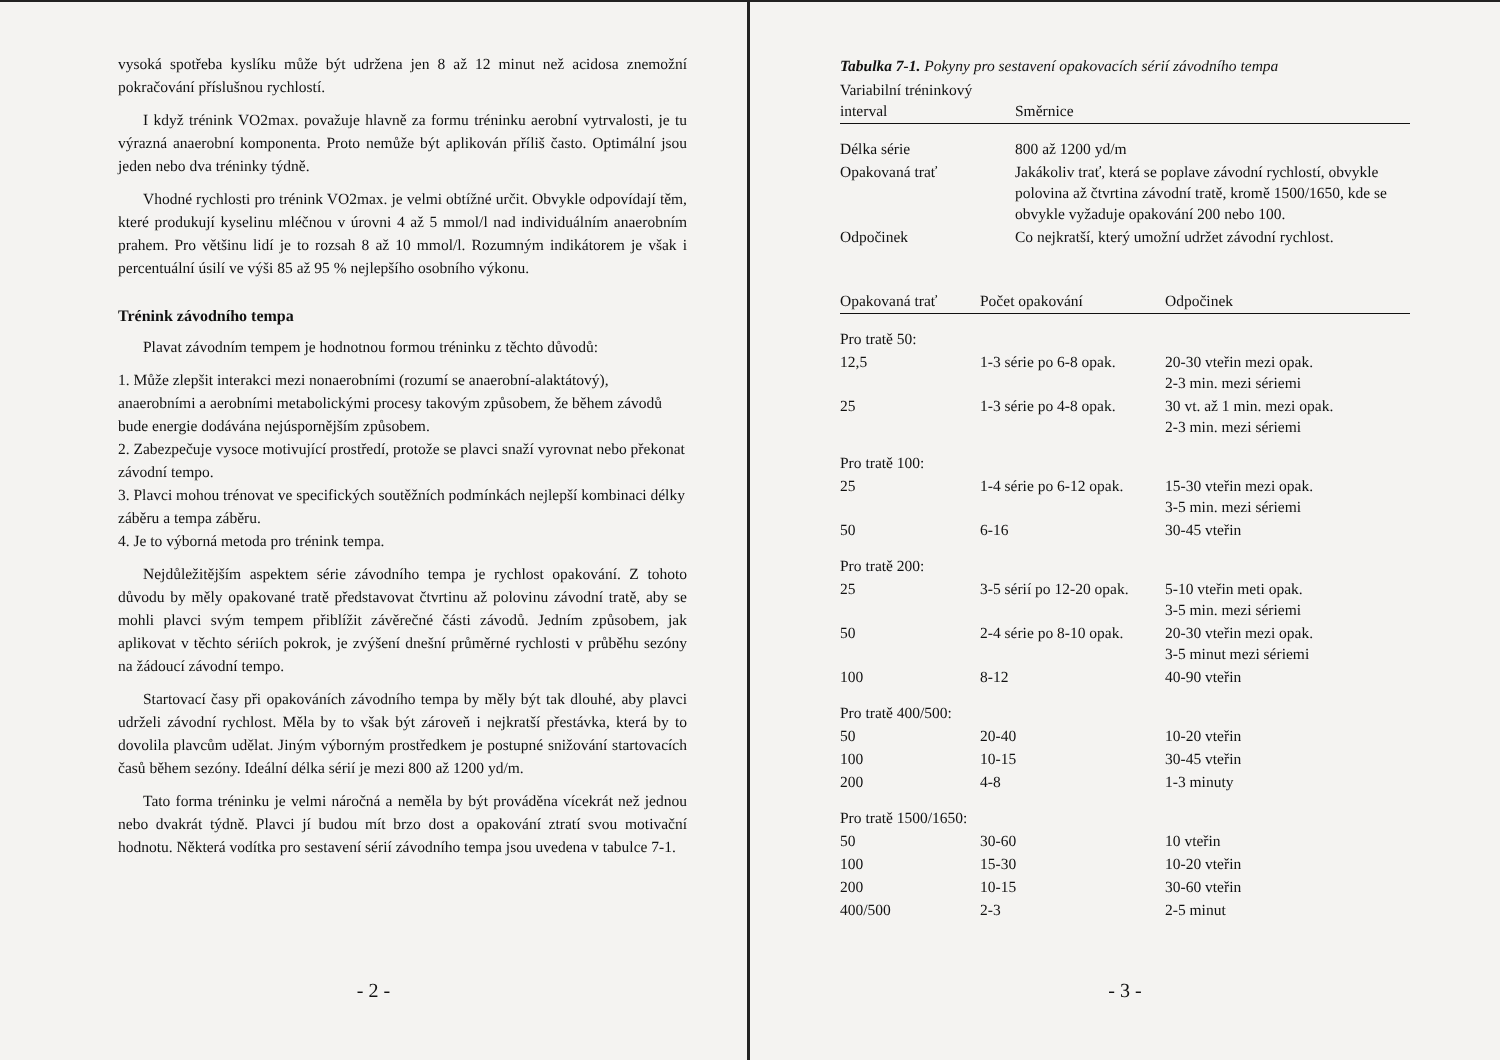vysoká spotřeba kyslíku může být udržena jen 8 až 12 minut než acidosa znemožní pokračování příslušnou rychlostí.
I když trénink VO2max. považuje hlavně za formu tréninku aerobní vytrvalosti, je tu výrazná anaerobní komponenta. Proto nemůže být aplikován příliš často. Optimální jsou jeden nebo dva tréninky týdně.
Vhodné rychlosti pro trénink VO2max. je velmi obtížné určit. Obvykle odpovídají těm, které produkují kyselinu mléčnou v úrovni 4 až 5 mmol/l nad individuálním anaerobním prahem. Pro většinu lidí je to rozsah 8 až 10 mmol/l. Rozumným indikátorem je však i percentuální úsilí ve výši 85 až 95 % nejlepšího osobního výkonu.
Trénink závodního tempa
Plavat závodním tempem je hodnotnou formou tréninku z těchto důvodů:
1. Může zlepšit interakci mezi nonaerobními (rozumí se anaerobní-alaktátový), anaerobními a aerobními metabolickými procesy takovým způsobem, že během závodů bude energie dodávána nejúspornějším způsobem.
2. Zabezpečuje vysoce motivující prostředí, protože se plavci snaží vyrovnat nebo překonat závodní tempo.
3. Plavci mohou trénovat ve specifických soutěžních podmínkách nejlepší kombinaci délky záběru a tempa záběru.
4. Je to výborná metoda pro trénink tempa.
Nejdůležitějším aspektem série závodního tempa je rychlost opakování. Z tohoto důvodu by měly opakované tratě představovat čtvrtinu až polovinu závodní tratě, aby se mohli plavci svým tempem přiblížit závěrečné části závodů. Jedním způsobem, jak aplikovat v těchto sériích pokrok, je zvýšení dnešní průměrné rychlosti v průběhu sezóny na žádoucí závodní tempo.
Startovací časy při opakováních závodního tempa by měly být tak dlouhé, aby plavci udrželi závodní rychlost. Měla by to však být zároveň i nejkratší přestávka, která by to dovolila plavcům udělat. Jiným výborným prostředkem je postupné snižování startovacích časů během sezóny. Ideální délka sérií je mezi 800 až 1200 yd/m.
Tato forma tréninku je velmi náročná a neměla by být prováděna vícekrát než jednou nebo dvakrát týdně. Plavci jí budou mít brzo dost a opakování ztratí svou motivační hodnotu. Některá vodítka pro sestavení sérií závodního tempa jsou uvedena v tabulce 7-1.
- 2 -
Tabulka 7-1. Pokyny pro sestavení opakovacích sérií závodního tempa
| Variabilní tréninkový interval | Směrnice |
| --- | --- |
| Délka série | 800 až 1200 yd/m |
| Opakovaná trať | Jakákoliv trať, která se poplave závodní rychlostí, obvykle polovina až čtvrtina závodní tratě, kromě 1500/1650, kde se obvykle vyžaduje opakování 200 nebo 100. |
| Odpočinek | Co nejkratší, který umožní udržet závodní rychlost. |
| Opakovaná trať | Počet opakování | Odpočinek |
| --- | --- | --- |
| Pro tratě 50: | | |
| 12,5 | 1-3 série po 6-8 opak. | 20-30 vteřin mezi opak. 2-3 min. mezi sériemi |
| 25 | 1-3 série po 4-8 opak. | 30 vt. až 1 min. mezi opak. 2-3 min. mezi sériemi |
| Pro tratě 100: | | |
| 25 | 1-4 série po 6-12 opak. | 15-30 vteřin mezi opak. 3-5 min. mezi sériemi |
| 50 | 6-16 | 30-45 vteřin |
| Pro tratě 200: | | |
| 25 | 3-5 sérií po 12-20 opak. | 5-10 vteřin meti opak. 3-5 min. mezi sériemi |
| 50 | 2-4 série po 8-10 opak. | 20-30 vteřin mezi opak. 3-5 minut mezi sériemi |
| 100 | 8-12 | 40-90 vteřin |
| Pro tratě 400/500: | | |
| 50 | 20-40 | 10-20 vteřin |
| 100 | 10-15 | 30-45 vteřin |
| 200 | 4-8 | 1-3 minuty |
| Pro tratě 1500/1650: | | |
| 50 | 30-60 | 10 vteřin |
| 100 | 15-30 | 10-20 vteřin |
| 200 | 10-15 | 30-60 vteřin |
| 400/500 | 2-3 | 2-5 minut |
- 3 -